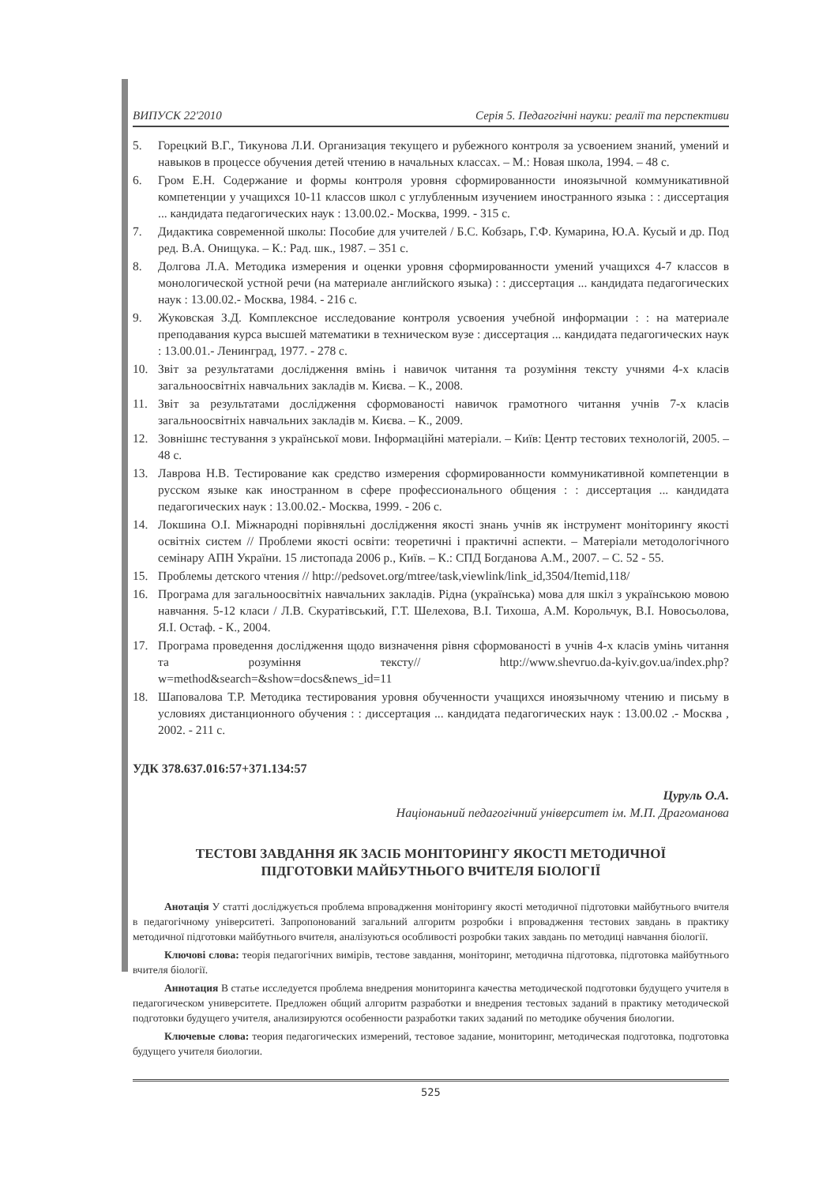ВИПУСК 22'2010 Серія 5. Педагогічні науки: реалії та перспективи
5. Горецкий В.Г., Тикунова Л.И. Организация текущего и рубежного контроля за усвоением знаний, умений и навыков в процессе обучения детей чтению в начальных классах. – М.: Новая школа, 1994. – 48 с.
6. Гром Е.Н. Содержание и формы контроля уровня сформированности иноязычной коммуникативной компетенции у учащихся 10-11 классов школ с углубленным изучением иностранного языка : : диссертация ... кандидата педагогических наук : 13.00.02.- Москва, 1999. - 315 с.
7. Дидактика современной школы: Пособие для учителей / Б.С. Кобзарь, Г.Ф. Кумарина, Ю.А. Кусый и др. Под ред. В.А. Онищука. – К.: Рад. шк., 1987. – 351 с.
8. Долгова Л.А. Методика измерения и оценки уровня сформированности умений учащихся 4-7 классов в монологической устной речи (на материале английского языка) : : диссертация ... кандидата педагогических наук : 13.00.02.- Москва, 1984. - 216 с.
9. Жуковская З.Д. Комплексное исследование контроля усвоения учебной информации : : на материале преподавания курса высшей математики в техническом вузе : диссертация ... кандидата педагогических наук : 13.00.01.- Ленинград, 1977. - 278 с.
10. Звіт за результатами дослідження вмінь і навичок читання та розуміння тексту учнями 4-х класів загальноосвітніх навчальних закладів м. Києва. – К., 2008.
11. Звіт за результатами дослідження сформованості навичок грамотного читання учнів 7-х класів загальноосвітніх навчальних закладів м. Києва. – К., 2009.
12. Зовнішнє тестування з української мови. Інформаційні матеріали. – Київ: Центр тестових технологій, 2005. – 48 с.
13. Лаврова Н.В. Тестирование как средство измерения сформированности коммуникативной компетенции в русском языке как иностранном в сфере профессионального общения : : диссертация ... кандидата педагогических наук : 13.00.02.- Москва, 1999. - 206 с.
14. Локшина О.І. Міжнародні порівняльні дослідження якості знань учнів як інструмент моніторингу якості освітніх систем // Проблеми якості освіти: теоретичні і практичні аспекти. – Матеріали методологічного семінару АПН України. 15 листопада 2006 р., Київ. – К.: СПД Богданова А.М., 2007. – С. 52 - 55.
15. Проблемы детского чтения // http://pedsovet.org/mtree/task,viewlink/link_id,3504/Itemid,118/
16. Програма для загальноосвітніх навчальних закладів. Рідна (українська) мова для шкіл з українською мовою навчання. 5-12 класи / Л.В. Скуратівський, Г.Т. Шелехова, В.І. Тихоша, А.М. Корольчук, В.І. Новосьолова, Я.І. Остаф. - К., 2004.
17. Програма проведення дослідження щодо визначення рівня сформованості в учнів 4-х класів умінь читання та розуміння тексту// http://www.shevruo.da-kyiv.gov.ua/index.php?w=method&search=&show=docs&news_id=11
18. Шаповалова Т.Р. Методика тестирования уровня обученности учащихся иноязычному чтению и письму в условиях дистанционного обучения : : диссертация ... кандидата педагогических наук : 13.00.02 .- Москва , 2002. - 211 с.
УДК 378.637.016:57+371.134:57
Цуруль О.А.
Націонаьний педагогічний університет ім. М.П. Драгоманова
ТЕСТОВІ ЗАВДАННЯ ЯК ЗАСІБ МОНІТОРИНГУ ЯКОСТІ МЕТОДИЧНОЇ
ПІДГОТОВКИ МАЙБУТНЬОГО ВЧИТЕЛЯ БІОЛОГІЇ
Анотація У статті досліджується проблема впровадження моніторингу якості методичної підготовки майбутнього вчителя в педагогічному університеті. Запропонований загальний алгоритм розробки і впровадження тестових завдань в практику методичної підготовки майбутнього вчителя, аналізуються особливості розробки таких завдань по методиці навчання біології.
Ключові слова: теорія педагогічних вимірів, тестове завдання, моніторинг, методична підготовка, підготовка майбутнього вчителя біології.
Аннотация В статье исследуется проблема внедрения мониторинга качества методической подготовки будущего учителя в педагогическом университете. Предложен общий алгоритм разработки и внедрения тестовых заданий в практику методической подготовки будущего учителя, анализируются особенности разработки таких заданий по методике обучения биологии.
Ключевые слова: теория педагогических измерений, тестовое задание, мониторинг, методическая подготовка, подготовка будущего учителя биологии.
525